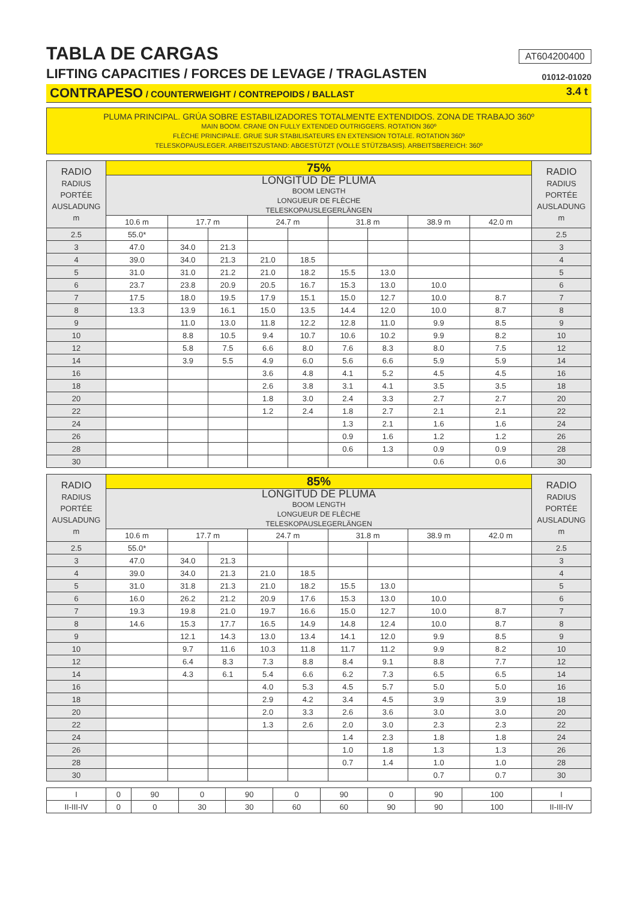TABLA DE CARGAS
AT604200400
LIFTING CAPACITIES / FORCES DE LEVAGE / TRAGLASTEN
01012-01020
CONTRAPESO / COUNTERWEIGHT / CONTREPOIDS / BALLAST 3.4 t
PLUMA PRINCIPAL. GRÚA SOBRE ESTABILIZADORES TOTALMENTE EXTENDIDOS. ZONA DE TRABAJO 360º
MAIN BOOM. CRANE ON FULLY EXTENDED OUTRIGGERS. ROTATION 360º
FLÈCHE PRINCIPALE. GRUE SUR STABILISATEURS EN EXTENSION TOTALE. ROTATION 360º
TELESKOPAUSLEGER. ARBEITSZUSTAND: ABGESTÜTZT (VOLLE STÜTZBASIS). ARBEITSBEREICH: 360º
| RADIO RADIUS PORTÉE AUSLADUNG m | 75% | | | | | | | | | RADIO RADIUS PORTÉE AUSLADUNG m |
| --- | --- | --- | --- | --- | --- | --- | --- | --- | --- | --- |
| | LONGITUD DE PLUMA BOOM LENGTH LONGUEUR DE FLÈCHE TELESKOPAUSLEGERLÄNGEN | | | | | | | | | |
| | 10.6 m | 17.7 m | | 24.7 m | | 31.8 m | | 38.9 m | 42.0 m | |
| 2.5 | 55.0* | | | | | | | | | 2.5 |
| 3 | 47.0 | 34.0 | 21.3 | | | | | | | 3 |
| 4 | 39.0 | 34.0 | 21.3 | 21.0 | 18.5 | | | | | 4 |
| 5 | 31.0 | 31.0 | 21.2 | 21.0 | 18.2 | 15.5 | 13.0 | | | 5 |
| 6 | 23.7 | 23.8 | 20.9 | 20.5 | 16.7 | 15.3 | 13.0 | 10.0 | | 6 |
| 7 | 17.5 | 18.0 | 19.5 | 17.9 | 15.1 | 15.0 | 12.7 | 10.0 | 8.7 | 7 |
| 8 | 13.3 | 13.9 | 16.1 | 15.0 | 13.5 | 14.4 | 12.0 | 10.0 | 8.7 | 8 |
| 9 | | 11.0 | 13.0 | 11.8 | 12.2 | 12.8 | 11.0 | 9.9 | 8.5 | 9 |
| 10 | | 8.8 | 10.5 | 9.4 | 10.7 | 10.6 | 10.2 | 9.9 | 8.2 | 10 |
| 12 | | 5.8 | 7.5 | 6.6 | 8.0 | 7.6 | 8.3 | 8.0 | 7.5 | 12 |
| 14 | | 3.9 | 5.5 | 4.9 | 6.0 | 5.6 | 6.6 | 5.9 | 5.9 | 14 |
| 16 | | | | 3.6 | 4.8 | 4.1 | 5.2 | 4.5 | 4.5 | 16 |
| 18 | | | | 2.6 | 3.8 | 3.1 | 4.1 | 3.5 | 3.5 | 18 |
| 20 | | | | 1.8 | 3.0 | 2.4 | 3.3 | 2.7 | 2.7 | 20 |
| 22 | | | | 1.2 | 2.4 | 1.8 | 2.7 | 2.1 | 2.1 | 22 |
| 24 | | | | | | 1.3 | 2.1 | 1.6 | 1.6 | 24 |
| 26 | | | | | | 0.9 | 1.6 | 1.2 | 1.2 | 26 |
| 28 | | | | | | 0.6 | 1.3 | 0.9 | 0.9 | 28 |
| 30 | | | | | | | | 0.6 | 0.6 | 30 |
| RADIO RADIUS PORTÉE AUSLADUNG m | 85% | | | | | | | | | RADIO RADIUS PORTÉE AUSLADUNG m |
| --- | --- | --- | --- | --- | --- | --- | --- | --- | --- | --- |
| | LONGITUD DE PLUMA BOOM LENGTH LONGUEUR DE FLÈCHE TELESKOPAUSLEGERLÄNGEN | | | | | | | | | |
| | 10.6 m | 17.7 m | | 24.7 m | | 31.8 m | | 38.9 m | 42.0 m | |
| 2.5 | 55.0* | | | | | | | | | 2.5 |
| 3 | 47.0 | 34.0 | 21.3 | | | | | | | 3 |
| 4 | 39.0 | 34.0 | 21.3 | 21.0 | 18.5 | | | | | 4 |
| 5 | 31.0 | 31.8 | 21.3 | 21.0 | 18.2 | 15.5 | 13.0 | | | 5 |
| 6 | 16.0 | 26.2 | 21.2 | 20.9 | 17.6 | 15.3 | 13.0 | 10.0 | | 6 |
| 7 | 19.3 | 19.8 | 21.0 | 19.7 | 16.6 | 15.0 | 12.7 | 10.0 | 8.7 | 7 |
| 8 | 14.6 | 15.3 | 17.7 | 16.5 | 14.9 | 14.8 | 12.4 | 10.0 | 8.7 | 8 |
| 9 | | 12.1 | 14.3 | 13.0 | 13.4 | 14.1 | 12.0 | 9.9 | 8.5 | 9 |
| 10 | | 9.7 | 11.6 | 10.3 | 11.8 | 11.7 | 11.2 | 9.9 | 8.2 | 10 |
| 12 | | 6.4 | 8.3 | 7.3 | 8.8 | 8.4 | 9.1 | 8.8 | 7.7 | 12 |
| 14 | | 4.3 | 6.1 | 5.4 | 6.6 | 6.2 | 7.3 | 6.5 | 6.5 | 14 |
| 16 | | | | 4.0 | 5.3 | 4.5 | 5.7 | 5.0 | 5.0 | 16 |
| 18 | | | | 2.9 | 4.2 | 3.4 | 4.5 | 3.9 | 3.9 | 18 |
| 20 | | | | 2.0 | 3.3 | 2.6 | 3.6 | 3.0 | 3.0 | 20 |
| 22 | | | | 1.3 | 2.6 | 2.0 | 3.0 | 2.3 | 2.3 | 22 |
| 24 | | | | | | 1.4 | 2.3 | 1.8 | 1.8 | 24 |
| 26 | | | | | | 1.0 | 1.8 | 1.3 | 1.3 | 26 |
| 28 | | | | | | 0.7 | 1.4 | 1.0 | 1.0 | 28 |
| 30 | | | | | | | | 0.7 | 0.7 | 30 |
| I | 0 | 90 | 0 | 90 | 0 | 90 | 0 | 90 | 100 | I |
| II-III-IV | 0 | 0 | 30 | 30 | 60 | 60 | 90 | 90 | 100 | II-III-IV |